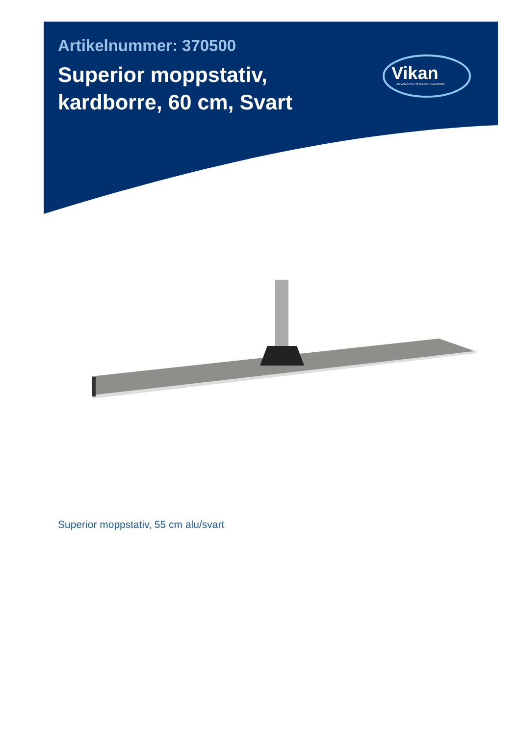Artikelnummer: 370500
Superior moppstativ, kardborre, 60 cm, Svart
Vikan
ADVANCING HYGIENIC CLEANING
Superior moppstativ, 55 cm alu/svart